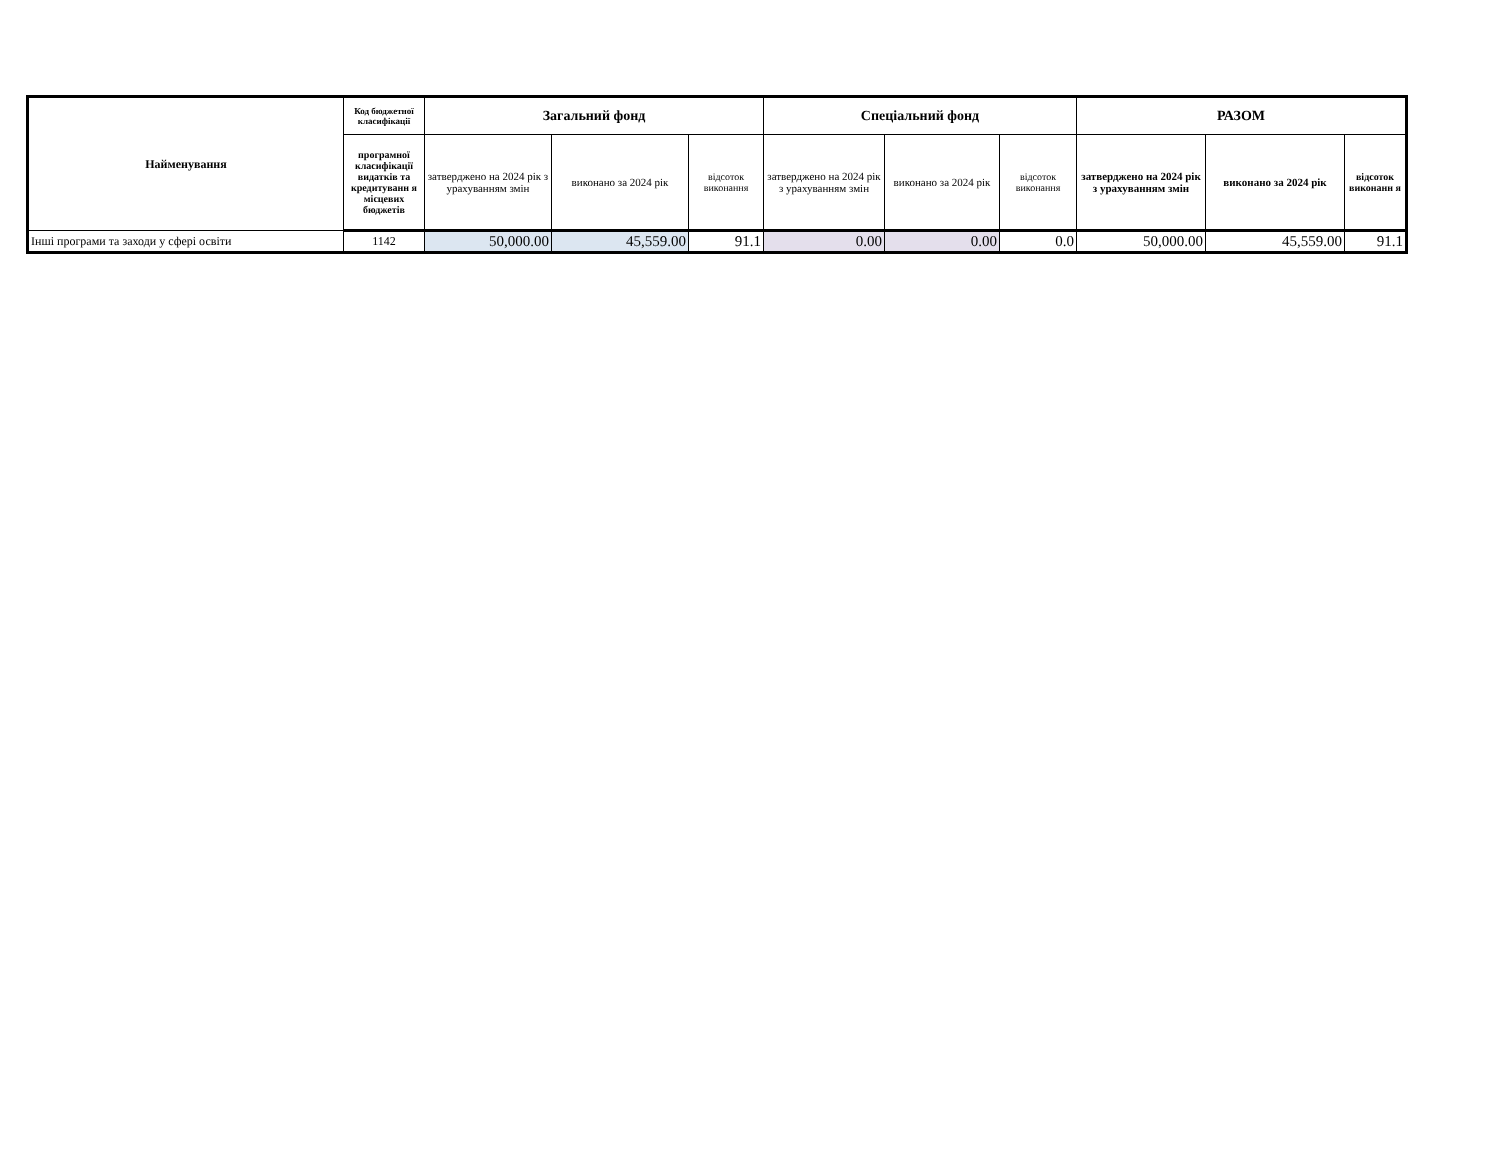| Найменування | Код бюджетної класифікації | Загальний фонд | | | Спеціальний фонд | | | РАЗОМ | | |
| --- | --- | --- | --- | --- | --- | --- | --- | --- | --- | --- |
| | програмної класифікації видатків та кредитуванн я місцевих бюджетів | затверджено на 2024 рік з урахуванням змін | виконано за 2024 рік | відсоток виконання | затверджено на 2024 рік з урахуванням змін | виконано за 2024 рік | відсоток виконання | затверджено на 2024 рік з урахуванням змін | виконано за 2024 рік | відсоток виконанн я |
| Інші програми та заходи у сфері освіти | 1142 | 50,000.00 | 45,559.00 | 91.1 | 0.00 | 0.00 | 0.0 | 50,000.00 | 45,559.00 | 91.1 |